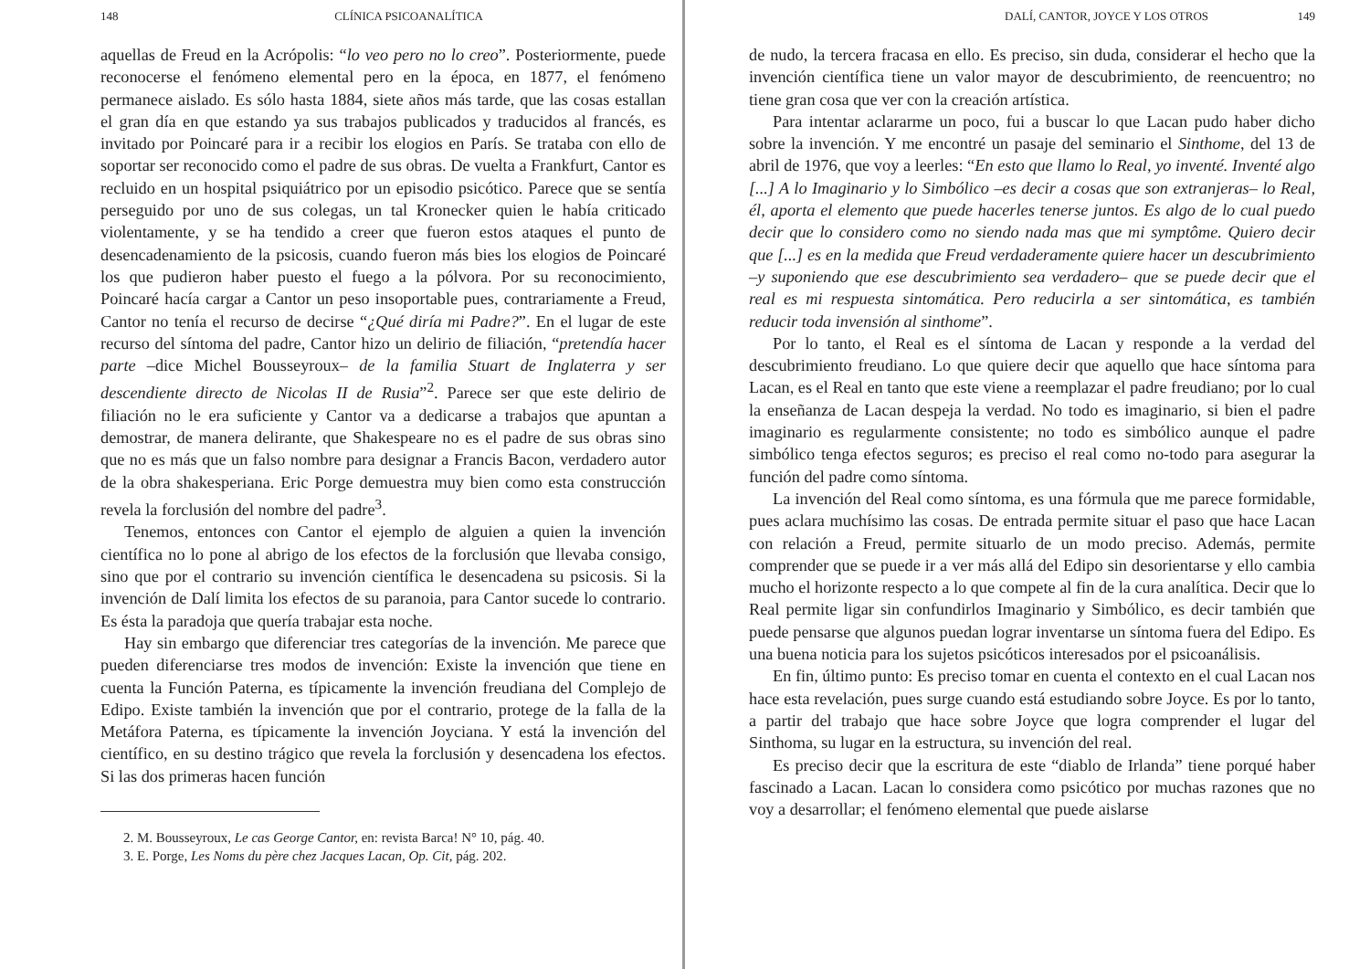148 CLÍNICA PSICOANALÍTICA
aquellas de Freud en la Acrópolis: “lo veo pero no lo creo”. Posteriormente, puede reconocerse el fenómeno elemental pero en la época, en 1877, el fenómeno permanece aislado. Es sólo hasta 1884, siete años más tarde, que las cosas estallan el gran día en que estando ya sus trabajos publicados y traducidos al francés, es invitado por Poincaré para ir a recibir los elogios en París. Se trataba con ello de soportar ser reconocido como el padre de sus obras. De vuelta a Frankfurt, Cantor es recluido en un hospital psiquiátrico por un episodio psicótico. Parece que se sentía perseguido por uno de sus colegas, un tal Kronecker quien le había criticado violentamente, y se ha tendido a creer que fueron estos ataques el punto de desencadenamiento de la psicosis, cuando fueron más bies los elogios de Poincaré los que pudieron haber puesto el fuego a la pólvora. Por su reconocimiento, Poincaré hacía cargar a Cantor un peso insoportable pues, contrariamente a Freud, Cantor no tenía el recurso de decirse “¿Qué diría mi Padre?”. En el lugar de este recurso del síntoma del padre, Cantor hizo un delirio de filiación, “pretendía hacer parte –dice Michel Bousseyroux– de la familia Stuart de Inglaterra y ser descendiente directo de Nicolas II de Rusia”<sup>2</sup>. Parece ser que este delirio de filiación no le era suficiente y Cantor va a dedicarse a trabajos que apuntan a demostrar, de manera delirante, que Shakespeare no es el padre de sus obras sino que no es más que un falso nombre para designar a Francis Bacon, verdadero autor de la obra shakesperiana. Eric Porge demuestra muy bien como esta construcción revela la forclusión del nombre del padre<sup>3</sup>.
Tenemos, entonces con Cantor el ejemplo de alguien a quien la invención científica no lo pone al abrigo de los efectos de la forclusión que llevaba consigo, sino que por el contrario su invención científica le desencadena su psicosis. Si la invención de Dalí limita los efectos de su paranoia, para Cantor sucede lo contrario. Es ésta la paradoja que quería trabajar esta noche.
Hay sin embargo que diferenciar tres categorías de la invención. Me parece que pueden diferenciarse tres modos de invención: Existe la invención que tiene en cuenta la Función Paterna, es típicamente la invención freudiana del Complejo de Edipo. Existe también la invención que por el contrario, protege de la falla de la Metáfora Paterna, es típicamente la invención Joyciana. Y está la invención del científico, en su destino trágico que revela la forclusión y desencadena los efectos. Si las dos primeras hacen función
2. M. Bousseyroux, Le cas George Cantor, en: revista Barca! N° 10, pág. 40.
3. E. Porge, Les Noms du père chez Jacques Lacan, Op. Cit, pág. 202.
DALÍ, CANTOR, JOYCE Y LOS OTROS 149
de nudo, la tercera fracasa en ello. Es preciso, sin duda, considerar el hecho que la invención científica tiene un valor mayor de descubrimiento, de reencuentro; no tiene gran cosa que ver con la creación artística.
Para intentar aclararme un poco, fui a buscar lo que Lacan pudo haber dicho sobre la invención. Y me encontré un pasaje del seminario el Sinthome, del 13 de abril de 1976, que voy a leerles: “En esto que llamo lo Real, yo inventé. Inventé algo [...] A lo Imaginario y lo Simbólico –es decir a cosas que son extranjeras– lo Real, él, aporta el elemento que puede hacerles tenerse juntos. Es algo de lo cual puedo decir que lo considero como no siendo nada mas que mi symptôme. Quiero decir que [...] es en la medida que Freud verdaderamente quiere hacer un descubrimiento –y suponiendo que ese descubrimiento sea verdadero– que se puede decir que el real es mi respuesta sintomática. Pero reducirla a ser sintomática, es también reducir toda invensión al sinthome”.
Por lo tanto, el Real es el síntoma de Lacan y responde a la verdad del descubrimiento freudiano. Lo que quiere decir que aquello que hace síntoma para Lacan, es el Real en tanto que este viene a reemplazar el padre freudiano; por lo cual la enseñanza de Lacan despeja la verdad. No todo es imaginario, si bien el padre imaginario es regularmente consistente; no todo es simbólico aunque el padre simbólico tenga efectos seguros; es preciso el real como no-todo para asegurar la función del padre como síntoma.
La invención del Real como síntoma, es una fórmula que me parece formidable, pues aclara muchísimo las cosas. De entrada permite situar el paso que hace Lacan con relación a Freud, permite situarlo de un modo preciso. Además, permite comprender que se puede ir a ver más allá del Edipo sin desorientarse y ello cambia mucho el horizonte respecto a lo que compete al fin de la cura analítica. Decir que lo Real permite ligar sin confundirlos Imaginario y Simbólico, es decir también que puede pensarse que algunos puedan lograr inventarse un síntoma fuera del Edipo. Es una buena noticia para los sujetos psicóticos interesados por el psicoanálisis.
En fin, último punto: Es preciso tomar en cuenta el contexto en el cual Lacan nos hace esta revelación, pues surge cuando está estudiando sobre Joyce. Es por lo tanto, a partir del trabajo que hace sobre Joyce que logra comprender el lugar del Sinthoma, su lugar en la estructura, su invención del real.
Es preciso decir que la escritura de este “diablo de Irlanda” tiene porqué haber fascinado a Lacan. Lacan lo considera como psicótico por muchas razones que no voy a desarrollar; el fenómeno elemental que puede aislarse